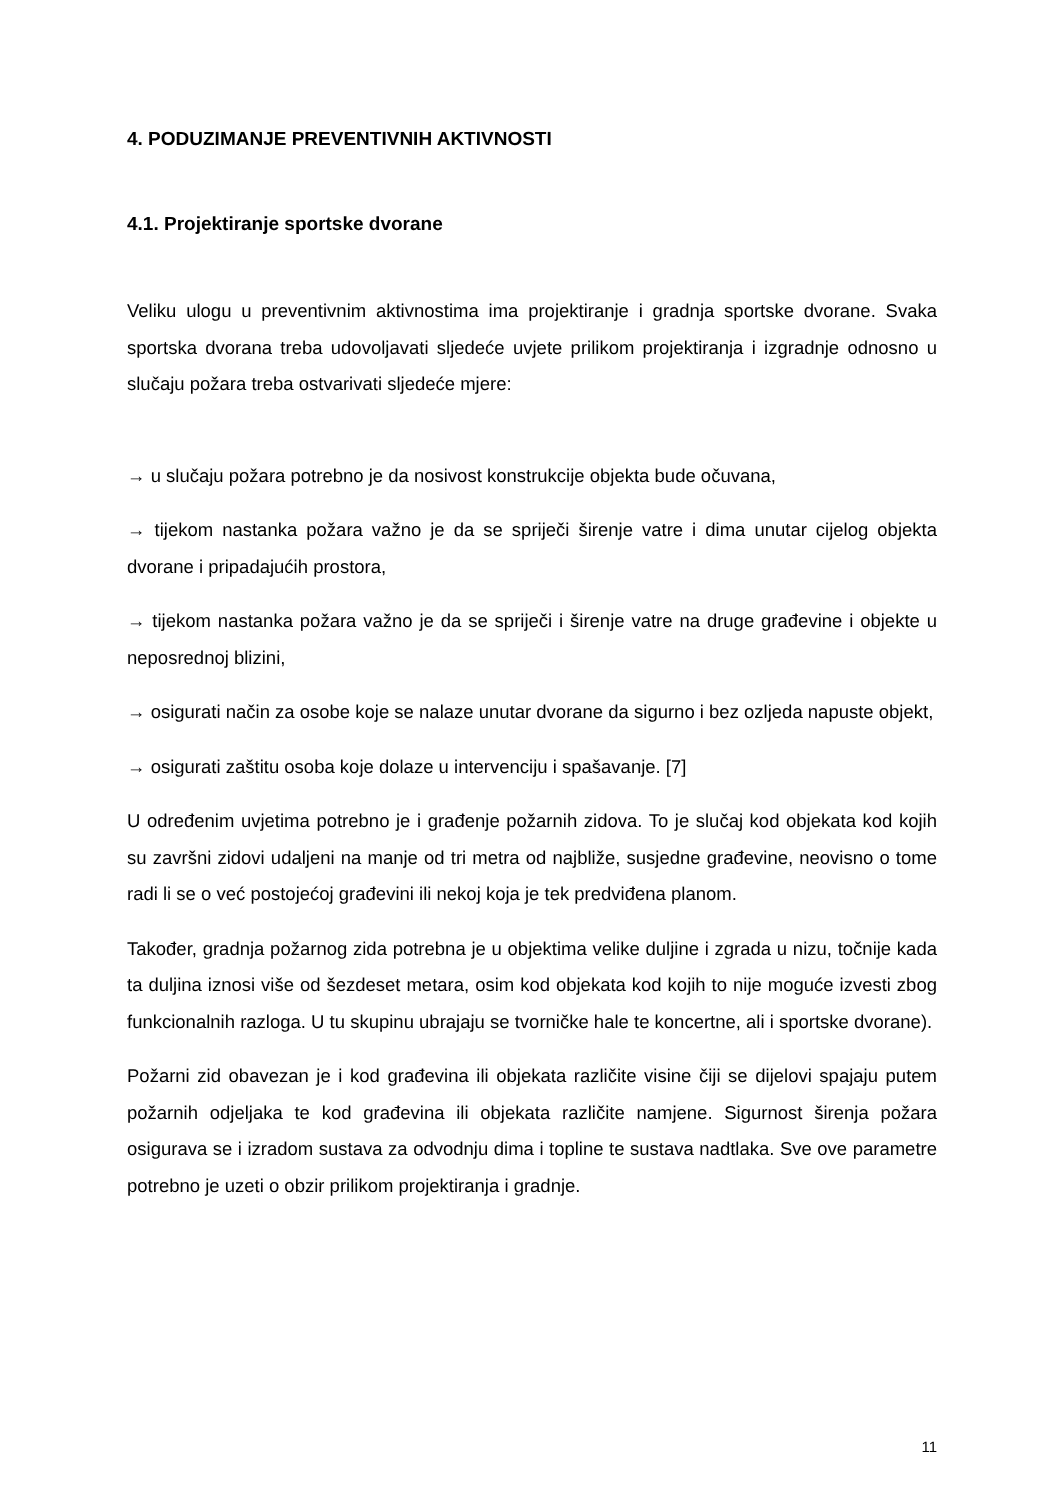4. PODUZIMANJE PREVENTIVNIH AKTIVNOSTI
4.1. Projektiranje sportske dvorane
Veliku ulogu u preventivnim aktivnostima ima projektiranje i gradnja sportske dvorane. Svaka sportska dvorana treba udovoljavati sljedeće uvjete prilikom projektiranja i izgradnje odnosno u slučaju požara treba ostvarivati sljedeće mjere:
→ u slučaju požara potrebno je da nosivost konstrukcije objekta bude očuvana,
→ tijekom nastanka požara važno je da se spriječi širenje vatre i dima unutar cijelog objekta dvorane i pripadajućih prostora,
→ tijekom nastanka požara važno je da se spriječi i širenje vatre na druge građevine i objekte u neposrednoj blizini,
→ osigurati način za osobe koje se nalaze unutar dvorane da sigurno i bez ozljeda napuste objekt,
→ osigurati zaštitu osoba koje dolaze u intervenciju i spašavanje. [7]
U određenim uvjetima potrebno je i građenje požarnih zidova. To je slučaj kod objekata kod kojih su završni zidovi udaljeni na manje od tri metra od najbliže, susjedne građevine, neovisno o tome radi li se o već postojećoj građevini ili nekoj koja je tek predviđena planom.
Također, gradnja požarnog zida potrebna je u objektima velike duljine i zgrada u nizu, točnije kada ta duljina iznosi više od šezdeset metara, osim kod objekata kod kojih to nije moguće izvesti zbog funkcionalnih razloga. U tu skupinu ubrajaju se tvorničke hale te koncertne, ali i sportske dvorane).
Požarni zid obavezan je i kod građevina ili objekata različite visine čiji se dijelovi spajaju putem požarnih odjeljaka te kod građevina ili objekata različite namjene. Sigurnost širenja požara osigurava se i izradom sustava za odvodnju dima i topline te sustava nadtlaka. Sve ove parametre potrebno je uzeti o obzir prilikom projektiranja i gradnje.
11